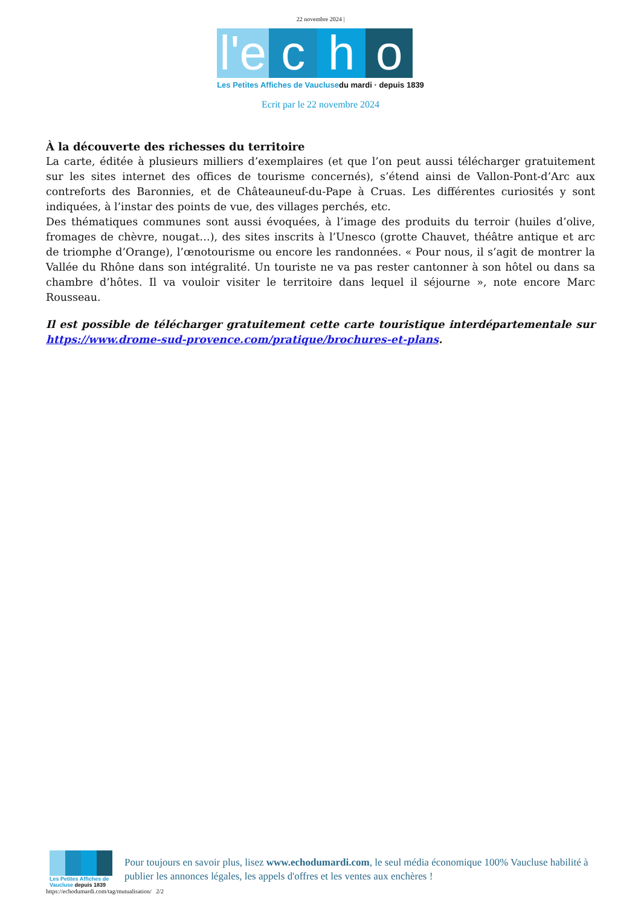22 novembre 2024 |
l'e
c h o
Les Petites Affiches de Vaucluse du mardi · depuis 1839
Ecrit par le 22 novembre 2024
À la découverte des richesses du territoire
La carte, éditée à plusieurs milliers d’exemplaires (et que l’on peut aussi télécharger gratuitement sur les sites internet des offices de tourisme concernés), s’étend ainsi de Vallon-Pont-d’Arc aux contreforts des Baronnies, et de Châteauneuf-du-Pape à Cruas. Les différentes curiosités y sont indiquées, à l’instar des points de vue, des villages perchés, etc.
Des thématiques communes sont aussi évoquées, à l’image des produits du terroir (huiles d’olive, fromages de chèvre, nougat…), des sites inscrits à l’Unesco (grotte Chauvet, théâtre antique et arc de triomphe d’Orange), l’œnotourisme ou encore les randonnées. « Pour nous, il s’agit de montrer la Vallée du Rhône dans son intégralité. Un touriste ne va pas rester cantonner à son hôtel ou dans sa chambre d’hôtes. Il va vouloir visiter le territoire dans lequel il séjourne », note encore Marc Rousseau.
Il est possible de télécharger gratuitement cette carte touristique interdépartementale sur https://www.drome-sud-provence.com/pratique/brochures-et-plans.
Les Petites Affiches de Vaucluse depuis 1839
Pour toujours en savoir plus, lisez www.echodumardi.com, le seul média économique 100% Vaucluse habilité à publier les annonces légales, les appels d'offres et les ventes aux enchères !
https://echodumardi.com/tag/mutualisation/ 2/2